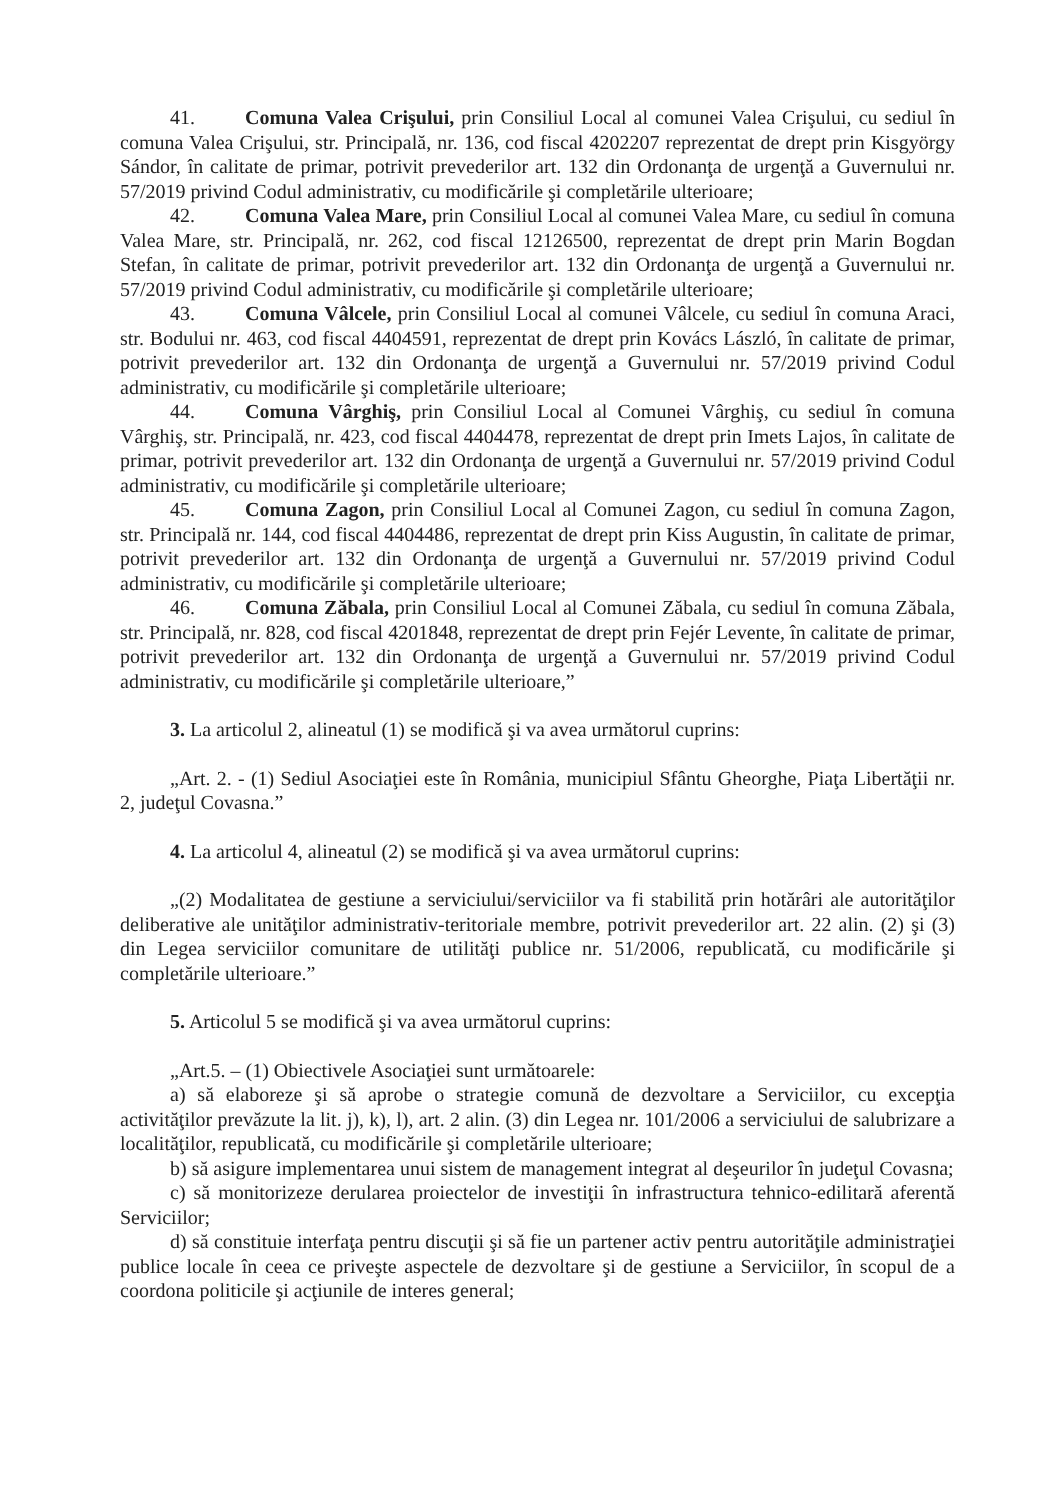41. Comuna Valea Crişului, prin Consiliul Local al comunei Valea Crişului, cu sediul în comuna Valea Crişului, str. Principală, nr. 136, cod fiscal 4202207 reprezentat de drept prin Kisgyörgy Sándor, în calitate de primar, potrivit prevederilor art. 132 din Ordonanţa de urgenţă a Guvernului nr. 57/2019 privind Codul administrativ, cu modificările şi completările ulterioare;
42. Comuna Valea Mare, prin Consiliul Local al comunei Valea Mare, cu sediul în comuna Valea Mare, str. Principală, nr. 262, cod fiscal 12126500, reprezentat de drept prin Marin Bogdan Stefan, în calitate de primar, potrivit prevederilor art. 132 din Ordonanţa de urgenţă a Guvernului nr. 57/2019 privind Codul administrativ, cu modificările şi completările ulterioare;
43. Comuna Vâlcele, prin Consiliul Local al comunei Vâlcele, cu sediul în comuna Araci, str. Bodului nr. 463, cod fiscal 4404591, reprezentat de drept prin Kovács László, în calitate de primar, potrivit prevederilor art. 132 din Ordonanţa de urgenţă a Guvernului nr. 57/2019 privind Codul administrativ, cu modificările şi completările ulterioare;
44. Comuna Vârghiş, prin Consiliul Local al Comunei Vârghiş, cu sediul în comuna Vârghiş, str. Principală, nr. 423, cod fiscal 4404478, reprezentat de drept prin Imets Lajos, în calitate de primar, potrivit prevederilor art. 132 din Ordonanţa de urgenţă a Guvernului nr. 57/2019 privind Codul administrativ, cu modificările şi completările ulterioare;
45. Comuna Zagon, prin Consiliul Local al Comunei Zagon, cu sediul în comuna Zagon, str. Principală nr. 144, cod fiscal 4404486, reprezentat de drept prin Kiss Augustin, în calitate de primar, potrivit prevederilor art. 132 din Ordonanţa de urgenţă a Guvernului nr. 57/2019 privind Codul administrativ, cu modificările şi completările ulterioare;
46. Comuna Zăbala, prin Consiliul Local al Comunei Zăbala, cu sediul în comuna Zăbala, str. Principală, nr. 828, cod fiscal 4201848, reprezentat de drept prin Fejér Levente, în calitate de primar, potrivit prevederilor art. 132 din Ordonanţa de urgenţă a Guvernului nr. 57/2019 privind Codul administrativ, cu modificările şi completările ulterioare,”
3. La articolul 2, alineatul (1) se modifică şi va avea următorul cuprins:
„Art. 2. - (1) Sediul Asociaţiei este în România, municipiul Sfântu Gheorghe, Piaţa Libertăţii nr. 2, judeţul Covasna.”
4. La articolul 4, alineatul (2) se modifică şi va avea următorul cuprins:
„(2) Modalitatea de gestiune a serviciului/serviciilor va fi stabilită prin hotărâri ale autorităţilor deliberative ale unităţilor administrativ-teritoriale membre, potrivit prevederilor art. 22 alin. (2) şi (3) din Legea serviciilor comunitare de utilităţi publice nr. 51/2006, republicată, cu modificările şi completările ulterioare.”
5. Articolul 5 se modifică şi va avea următorul cuprins:
„Art.5. – (1) Obiectivele Asociaţiei sunt următoarele:
a) să elaboreze şi să aprobe o strategie comună de dezvoltare a Serviciilor, cu excepţia activităţilor prevăzute la lit. j), k), l), art. 2 alin. (3) din Legea nr. 101/2006 a serviciului de salubrizare a localităţilor, republicată, cu modificările şi completările ulterioare;
b) să asigure implementarea unui sistem de management integrat al deşeurilor în judeţul Covasna;
c) să monitorizeze derularea proiectelor de investiţii în infrastructura tehnico-edilitară aferentă Serviciilor;
d) să constituie interfaţa pentru discuţii şi să fie un partener activ pentru autorităţile administraţiei publice locale în ceea ce priveşte aspectele de dezvoltare şi de gestiune a Serviciilor, în scopul de a coordona politicile şi acţiunile de interes general;